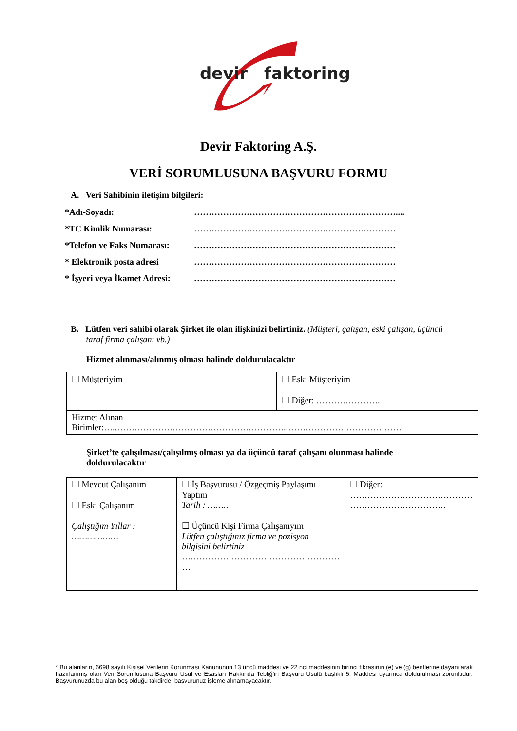devir faktoring
Devir Faktoring A.Ş.
VERİ SORUMLUSUNA BAŞVURU FORMU
A. Veri Sahibinin iletişim bilgileri:
*Adı-Soyadı: ……………………………………………………………....
*TC Kimlik Numarası: ……………………………………………………………
*Telefon ve Faks Numarası: ……………………………………………………………
* Elektronik posta adresi ……………………………………………………………
* İşyeri veya İkamet Adresi: ……………………………………………………………
B. Lütfen veri sahibi olarak Şirket ile olan ilişkinizi belirtiniz. (Müşteri, çalışan, eski çalışan, üçüncü
taraf firma çalışanı vb.)
Hizmet alınması/alınmış olması halinde doldurulacaktır
| ☐ Müşteriyim | ☐ Eski Müşteriyim ☐ Diğer: …………………. |
| Hizmet Alınan Birimler:…..…………………………………………………..………………………………… | |
Şirket’te çalışılması/çalışılmış olması ya da üçüncü taraf çalışanı olunması halinde doldurulacaktır
| ☐ Mevcut Çalışanım ☐ Eski Çalışanım Çalıştığım Yıllar : ……………… | ☐ İş Başvurusu / Özgeçmiş Paylaşımı Yaptım Tarih : ……… ☐ Üçüncü Kişi Firma Çalışanıyım Lütfen çalıştığınız firma ve pozisyon bilgisini belirtiniz ……………………………………………… … | ☐ Diğer: …………………………………… …………………………… |
* Bu alanların, 6698 sayılı Kişisel Verilerin Korunması Kanununun 13 üncü maddesi ve 22 nci maddesinin birinci fıkrasının (e) ve (g) bentlerine dayanılarak hazırlanmış olan Veri Sorumlusuna Başvuru Usul ve Esasları Hakkında Tebliğ’in Başvuru Usulü başlıklı 5. Maddesi uyarınca doldurulması zorunludur. Başvurunuzda bu alan boş olduğu takdirde, başvurunuz işleme alınamayacaktır.